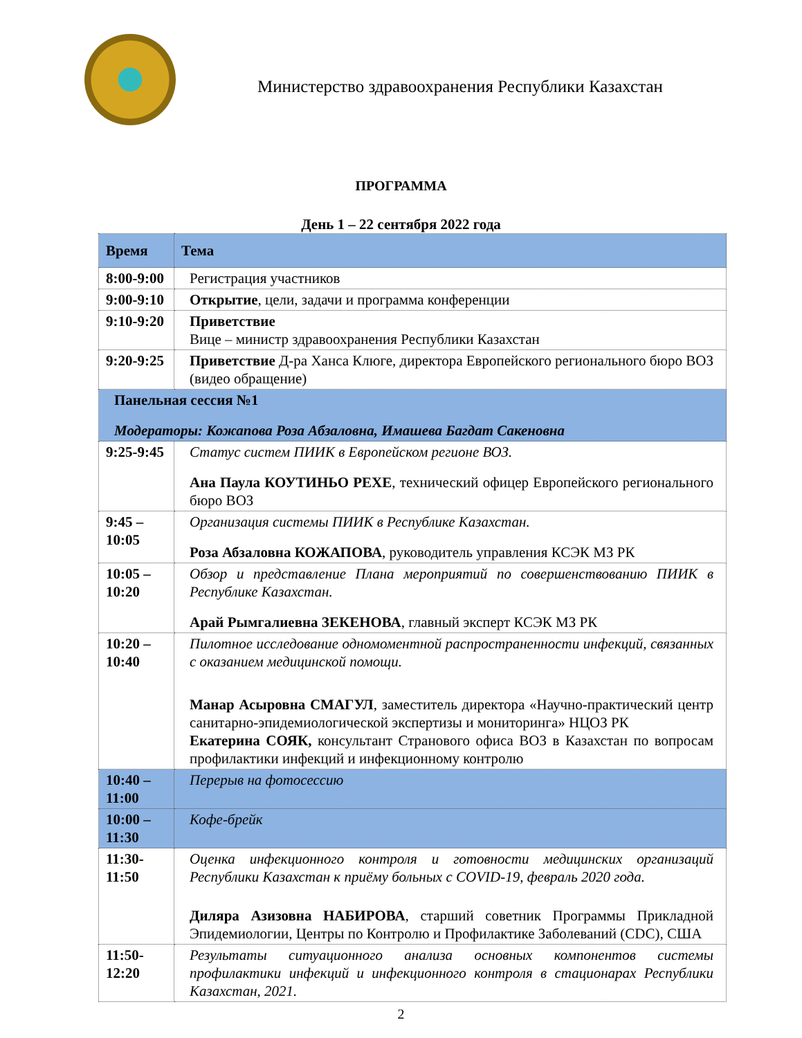Министерство здравоохранения Республики Казахстан
ПРОГРАММА
День 1 – 22 сентября 2022 года
| Время | Тема |
| --- | --- |
| 8:00-9:00 | Регистрация участников |
| 9:00-9:10 | Открытие , цели, задачи и программа конференции |
| 9:10-9:20 | Приветствие Вице – министр здравоохранения Республики Казахстан |
| 9:20-9:25 | Приветствие Д-ра Ханса Клюге, директора Европейского регионального бюро ВОЗ (видео обращение) |
| Панельная сессия №1 Модераторы: Кожапова Роза Абзаловна, Имашева Багдат Сакеновна | |
| 9:25-9:45 | Статус систем ПИИК в Европейском регионе ВОЗ. Ана Паула КОУТИНЬО РЕХЕ , технический офицер Европейского регионального бюро ВОЗ |
| 9:45 – 10:05 | Организация системы ПИИК в Республике Казахстан. Роза Абзаловна КОЖАПОВА , руководитель управления КСЭК МЗ РК |
| 10:05 – 10:20 | Обзор и представление Плана мероприятий по совершенствованию ПИИК в Республике Казахстан. Арай Рымгалиевна ЗЕКЕНОВА , главный эксперт КСЭК МЗ РК |
| 10:20 – 10:40 | Пилотное исследование одномоментной распространенности инфекций, связанных с оказанием медицинской помощи. Манар Асыровна СМАГУЛ , заместитель директора «Научно-практический центр санитарно-эпидемиологической экспертизы и мониторинга» НЦОЗ РК Екатерина СОЯК, консультант Странового офиса ВОЗ в Казахстан по вопросам профилактики инфекций и инфекционному контролю |
| 10:40 – 11:00 | Перерыв на фотосессию |
| 10:00 – 11:30 | Кофе-брейк |
| 11:30-11:50 | Оценка инфекционного контроля и готовности медицинских организаций Республики Казахстан к приёму больных с COVID-19, февраль 2020 года. Диляра Азизовна НАБИРОВА , старший советник Программы Прикладной Эпидемиологии, Центры по Контролю и Профилактике Заболеваний (CDC), США |
| 11:50-12:20 | Результаты ситуационного анализа основных компонентов системы профилактики инфекций и инфекционного контроля в стационарах Республики Казахстан, 2021. |
2